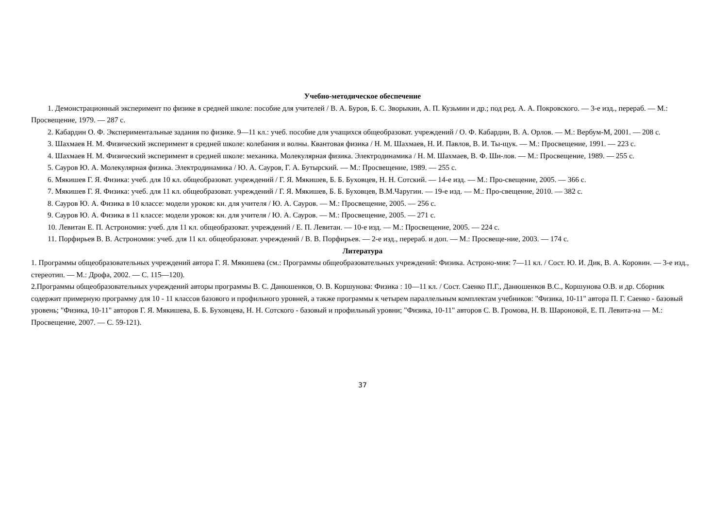Учебно-методическое обеспечение
1. Демонстрационный эксперимент по физике в средней школе: пособие для учителей / В. А. Буров, Б. С. Зворыкин, А. П. Кузьмин и др.; под ред. А. А. Покровского. — 3-е изд., перераб. — М.: Просвещение, 1979. — 287 с.
2. Кабардин О. Ф. Экспериментальные задания по физике. 9—11 кл.: учеб. пособие для учащихся общеобразоват. учреждений / О. Ф. Кабардин, В. А. Орлов. — М.: Вербум-М, 2001. — 208 с.
3. Шахмаев Н. М. Физический эксперимент в средней школе: колебания и волны. Квантовая физика / Н. М. Шахмаев, Н. И. Павлов, В. И. Ты-щук. — М.: Просвещение, 1991. — 223 с.
4. Шахмаев Н. М. Физический эксперимент в средней школе: механика. Молекулярная физика. Электродинамика / Н. М. Шахмаев, В. Ф. Ши-лов. — М.: Просвещение, 1989. — 255 с.
5. Сауров Ю. А. Молекулярная физика. Электродинамика / Ю. А. Сауров, Г. А. Бутырский. — М.: Просвещение, 1989. — 255 с.
6. Мякишев Г. Я. Физика: учеб. для 10 кл. общеобразоват. учреждений / Г. Я. Мякишев, Б. Б. Буховцев, Н. Н. Сотский. — 14-е изд. — М.: Про-свещение, 2005. — 366 с.
7. Мякишев Г. Я. Физика: учеб. для 11 кл. общеобразоват. учреждений / Г. Я. Мякишев, Б. Б. Буховцев, В.М.Чаругин. — 19-е изд. — М.: Про-свещение, 2010. — 382 с.
8. Сауров Ю. А. Физика в 10 классе: модели уроков: кн. для учителя / Ю. А. Сауров. — М.: Просвещение, 2005. — 256 с.
9. Сауров Ю. А. Физика в 11 классе: модели уроков: кн. для учителя / Ю. А. Сауров. — М.: Просвещение, 2005. — 271 с.
10. Левитан Е. П. Астрономия: учеб. для 11 кл. общеобразоват. учреждений / Е. П. Левитан. — 10-е изд. — М.: Просвещение, 2005. — 224 с.
11. Порфирьев В. В. Астрономия: учеб. для 11 кл. общеобразоват. учреждений / В. В. Порфирьев. — 2-е изд., перераб. и доп. — М.: Просвеще-ние, 2003. — 174 с.
Литература
1. Программы общеобразовательных учреждений автора Г. Я. Мякишева (см.: Программы общеобразовательных учреждений: Физика. Астроно-мия: 7—11 кл. / Сост. Ю. И. Дик, В. А. Коровин. — 3-е изд., стереотип. — М.: Дрофа, 2002. — С. 115—120).
2.Программы общеобразовательных учреждений авторы программы В. С. Данюшенков, О. В. Коршунова: Физика : 10—11 кл. / Сост. Саенко П.Г., Данюшенков В.С., Коршунова О.В. и др. Сборник содержит примерную программу для 10 - 11 классов базового и профильного уровней, а также программы к четырем параллельным комплектам учебников: "Физика, 10-11" автора П. Г. Саенко - базовый уровень; "Физика, 10-11" авторов Г. Я. Мякишева, Б. Б. Буховцева, Н. Н. Сотского - базовый и профильный уровни; "Физика, 10-11" авторов С. В. Громова, Н. В. Шароновой, Е. П. Левита-на — М.: Просвещение, 2007. — С. 59-121).
37